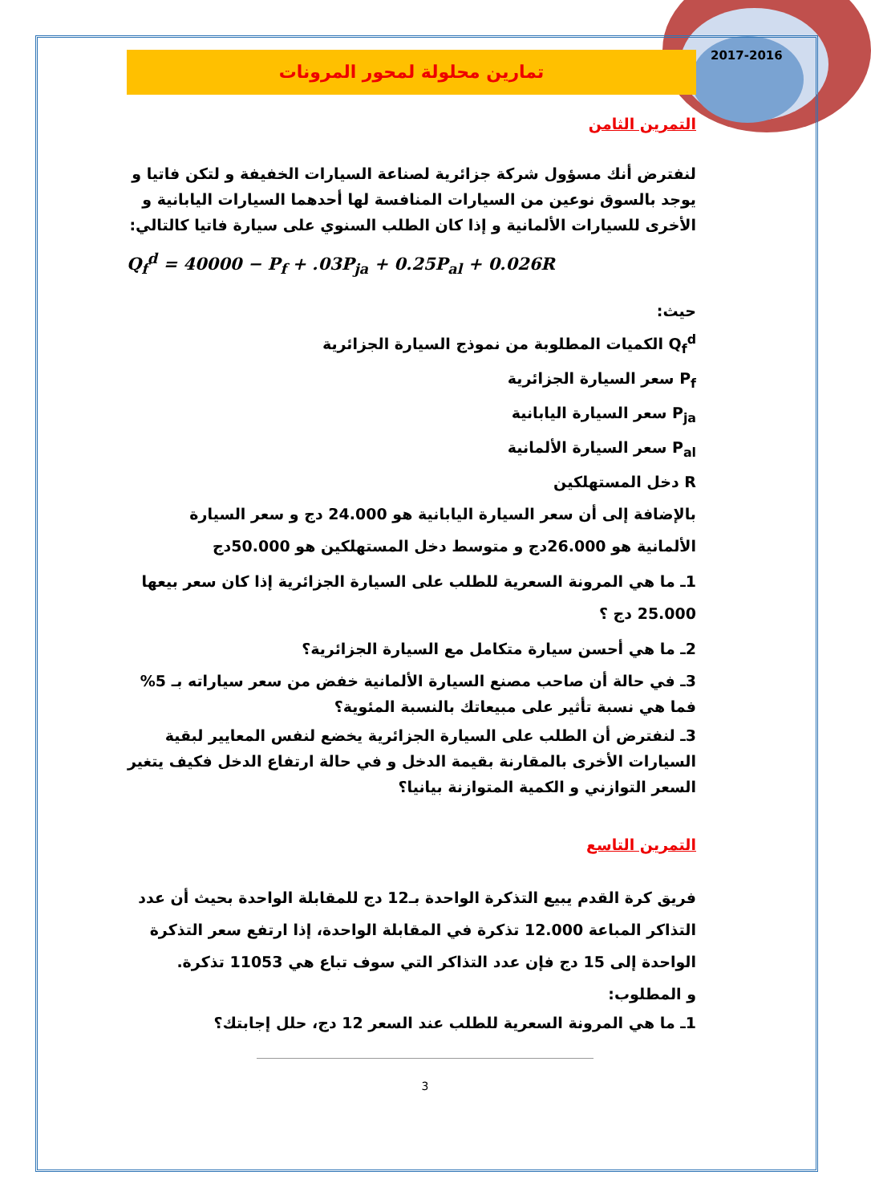2017-2016
تمارين محلولة لمحور المرونات
التمرين الثامن
لنفترض أنك مسؤول شركة جزائرية لصناعة السيارات الخفيفة و لتكن فاتيا و يوجد بالسوق نوعين من السيارات المنافسة لها أحدهما السيارات اليابانية و الأخرى للسيارات الألمانية و إذا كان الطلب السنوي على سيارة فاتيا كالتالي:
Q<sub>f</sub><sup>d</sup> = 40000 − P<sub>f</sub> + .03P<sub>ja</sub> + 0.25P<sub>al</sub> + 0.026R
حيث:
Q<sub>f</sub><sup>d</sup> الكميات المطلوبة من نموذج السيارة الجزائرية
P<sub>f</sub> سعر السيارة الجزائرية
P<sub>ja</sub> سعر السيارة اليابانية
P<sub>al</sub> سعر السيارة الألمانية
R دخل المستهلكين
بالإضافة إلى أن سعر السيارة اليابانية هو 24.000 دج و سعر السيارة الألمانية هو 26.000دج و متوسط دخل المستهلكين هو 50.000دج
1ـ ما هي المرونة السعرية للطلب على السيارة الجزائرية إذا كان سعر بيعها 25.000 دج ؟
2ـ ما هي أحسن سيارة متكامل مع السيارة الجزائرية؟
3ـ في حالة أن صاحب مصنع السيارة الألمانية خفض من سعر سياراته بـ 5% فما هي نسبة تأثير على مبيعاتك بالنسبة المئوية؟
3ـ لنفترض أن الطلب على السيارة الجزائرية يخضع لنفس المعايير لبقية السيارات الأخرى بالمقارنة بقيمة الدخل و في حالة ارتفاع الدخل فكيف يتغير السعر التوازني و الكمية المتوازنة بيانيا؟
التمرين التاسع
فريق كرة القدم يبيع التذكرة الواحدة بـ12 دج للمقابلة الواحدة بحيث أن عدد التذاكر المباعة 12.000 تذكرة في المقابلة الواحدة، إذا ارتفع سعر التذكرة الواحدة إلى 15 دج فإن عدد التذاكر التي سوف تباع هي 11053 تذكرة.
و المطلوب:
1ـ ما هي المرونة السعرية للطلب عند السعر 12 دج، حلل إجابتك؟
3